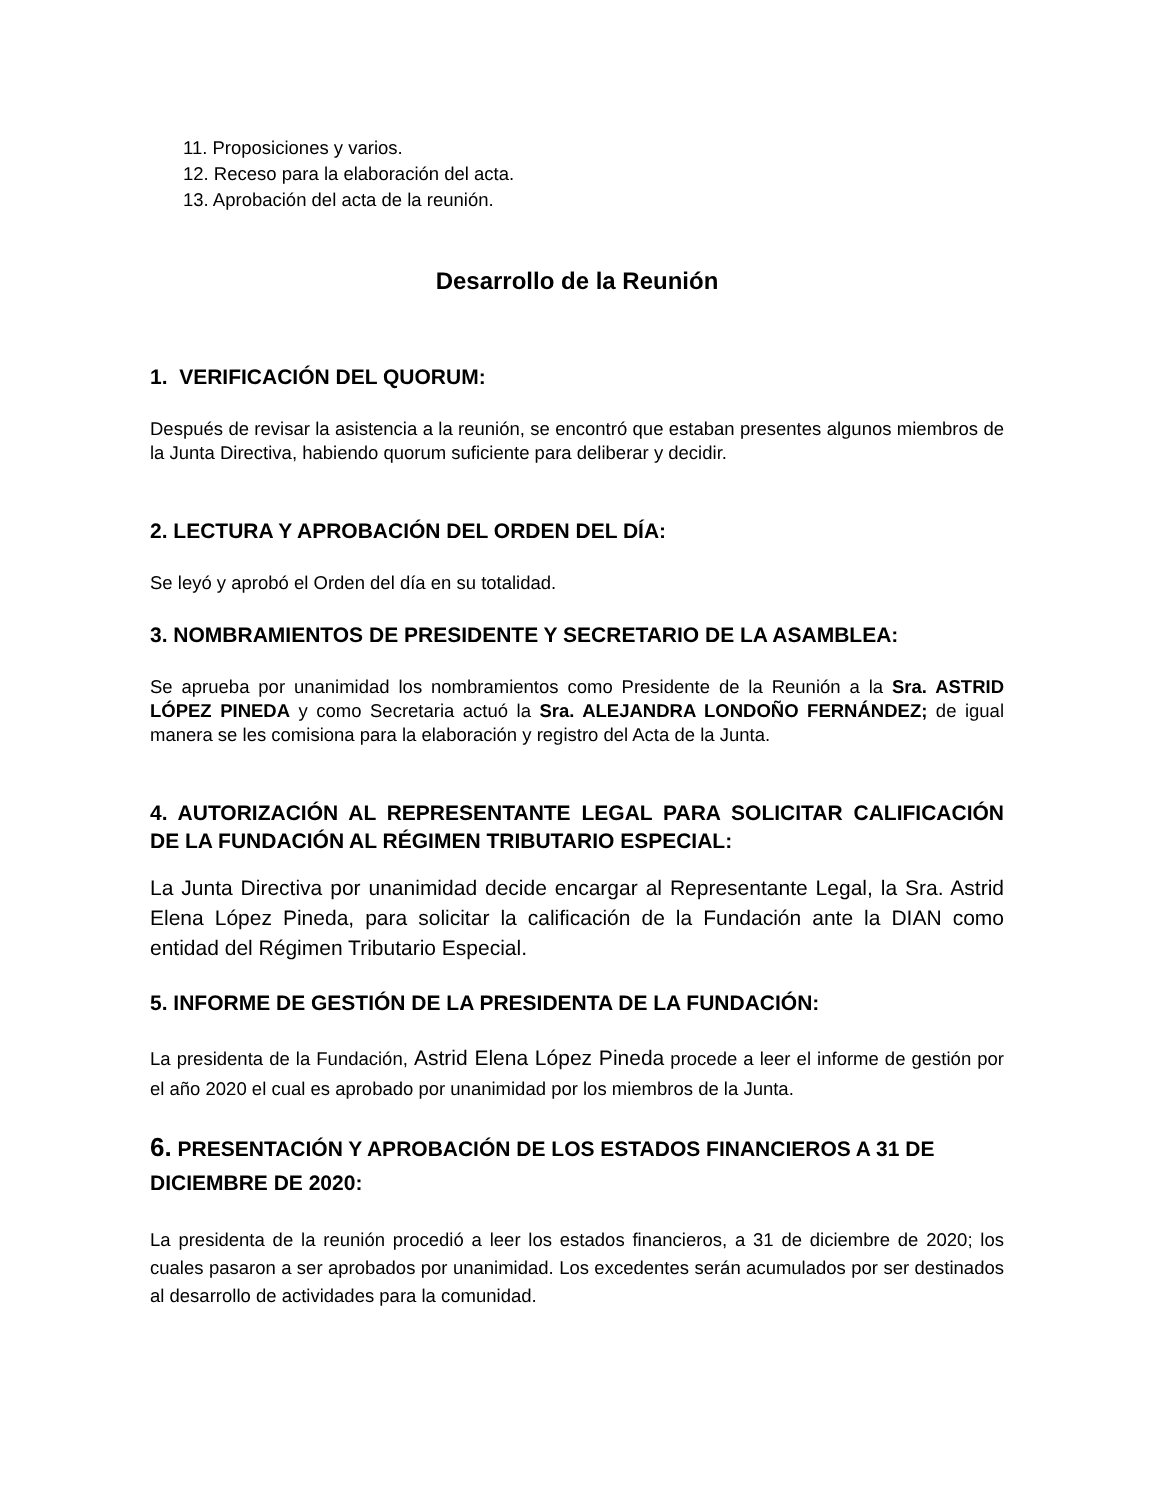11. Proposiciones y varios.
12. Receso para la elaboración del acta.
13. Aprobación del acta de la reunión.
Desarrollo de la Reunión
1. VERIFICACIÓN DEL QUORUM:
Después de revisar la asistencia a la reunión, se encontró que estaban presentes algunos miembros de la Junta Directiva, habiendo quorum suficiente para deliberar y decidir.
2. LECTURA Y APROBACIÓN DEL ORDEN DEL DÍA:
Se leyó y aprobó el Orden del día en su totalidad.
3. NOMBRAMIENTOS DE PRESIDENTE Y SECRETARIO DE LA ASAMBLEA:
Se aprueba por unanimidad los nombramientos como Presidente de la Reunión a la Sra. ASTRID LÓPEZ PINEDA y como Secretaria actuó la Sra. ALEJANDRA LONDOÑO FERNÁNDEZ; de igual manera se les comisiona para la elaboración y registro del Acta de la Junta.
4. AUTORIZACIÓN AL REPRESENTANTE LEGAL PARA SOLICITAR CALIFICACIÓN DE LA FUNDACIÓN AL RÉGIMEN TRIBUTARIO ESPECIAL:
La Junta Directiva por unanimidad decide encargar al Representante Legal, la Sra. Astrid Elena López Pineda, para solicitar la calificación de la Fundación ante la DIAN como entidad del Régimen Tributario Especial.
5. INFORME DE GESTIÓN DE LA PRESIDENTA DE LA FUNDACIÓN:
La presidenta de la Fundación, Astrid Elena López Pineda procede a leer el informe de gestión por el año 2020 el cual es aprobado por unanimidad por los miembros de la Junta.
6. PRESENTACIÓN Y APROBACIÓN DE LOS ESTADOS FINANCIEROS A 31 DE DICIEMBRE DE 2020:
La presidenta de la reunión procedió a leer los estados financieros, a 31 de diciembre de 2020; los cuales pasaron a ser aprobados por unanimidad. Los excedentes serán acumulados por ser destinados al desarrollo de actividades para la comunidad.